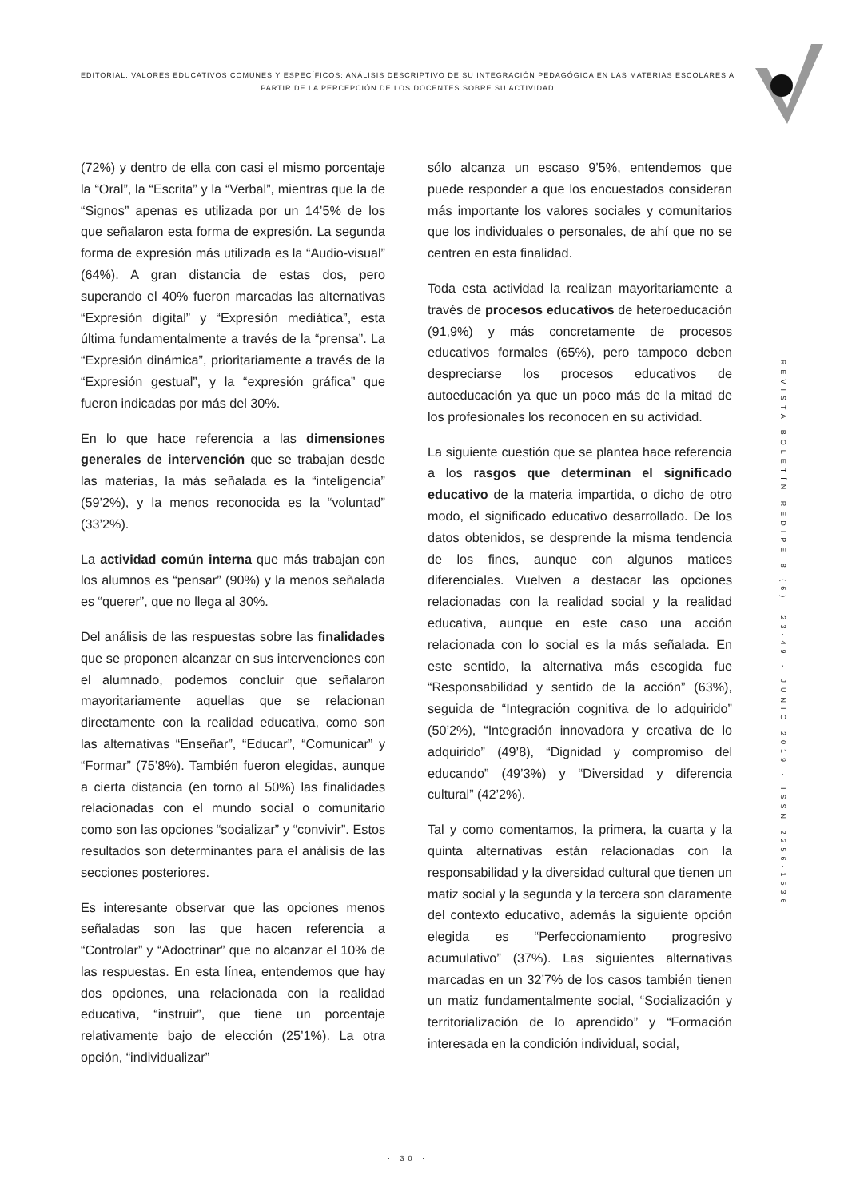EDITORIAL. VALORES EDUCATIVOS COMUNES Y ESPECÍFICOS: ANÁLISIS DESCRIPTIVO DE SU INTEGRACIÓN PEDAGÓGICA EN LAS MATERIAS ESCOLARES A PARTIR DE LA PERCEPCIÓN DE LOS DOCENTES SOBRE SU ACTIVIDAD
(72%) y dentro de ella con casi el mismo porcentaje la “Oral”, la “Escrita” y la “Verbal”, mientras que la de “Signos” apenas es utilizada por un 14’5% de los que señalaron esta forma de expresión. La segunda forma de expresión más utilizada es la “Audio-visual” (64%). A gran distancia de estas dos, pero superando el 40% fueron marcadas las alternativas “Expresión digital” y “Expresión mediática”, esta última fundamentalmente a través de la “prensa”. La “Expresión dinámica”, prioritariamente a través de la “Expresión gestual”, y la “expresión gráfica” que fueron indicadas por más del 30%.
En lo que hace referencia a las dimensiones generales de intervención que se trabajan desde las materias, la más señalada es la “inteligencia” (59’2%), y la menos reconocida es la “voluntad” (33’2%).
La actividad común interna que más trabajan con los alumnos es “pensar” (90%) y la menos señalada es “querer”, que no llega al 30%.
Del análisis de las respuestas sobre las finalidades que se proponen alcanzar en sus intervenciones con el alumnado, podemos concluir que señalaron mayoritariamente aquellas que se relacionan directamente con la realidad educativa, como son las alternativas “Enseñar”, “Educar”, “Comunicar” y “Formar” (75’8%). También fueron elegidas, aunque a cierta distancia (en torno al 50%) las finalidades relacionadas con el mundo social o comunitario como son las opciones “socializar” y “convivir”. Estos resultados son determinantes para el análisis de las secciones posteriores.
Es interesante observar que las opciones menos señaladas son las que hacen referencia a “Controlar” y “Adoctrinar” que no alcanzar el 10% de las respuestas. En esta línea, entendemos que hay dos opciones, una relacionada con la realidad educativa, “instruir”, que tiene un porcentaje relativamente bajo de elección (25’1%). La otra opción, “individualizar”
sólo alcanza un escaso 9’5%, entendemos que puede responder a que los encuestados consideran más importante los valores sociales y comunitarios que los individuales o personales, de ahí que no se centren en esta finalidad.
Toda esta actividad la realizan mayoritariamente a través de procesos educativos de heteroeducación (91,9%) y más concretamente de procesos educativos formales (65%), pero tampoco deben despreciarse los procesos educativos de autoeducación ya que un poco más de la mitad de los profesionales los reconocen en su actividad.
La siguiente cuestión que se plantea hace referencia a los rasgos que determinan el significado educativo de la materia impartida, o dicho de otro modo, el significado educativo desarrollado. De los datos obtenidos, se desprende la misma tendencia de los fines, aunque con algunos matices diferenciales. Vuelven a destacar las opciones relacionadas con la realidad social y la realidad educativa, aunque en este caso una acción relacionada con lo social es la más señalada. En este sentido, la alternativa más escogida fue “Responsabilidad y sentido de la acción” (63%), seguida de “Integración cognitiva de lo adquirido” (50’2%), “Integración innovadora y creativa de lo adquirido” (49’8), “Dignidad y compromiso del educando” (49’3%) y “Diversidad y diferencia cultural” (42’2%).
Tal y como comentamos, la primera, la cuarta y la quinta alternativas están relacionadas con la responsabilidad y la diversidad cultural que tienen un matiz social y la segunda y la tercera son claramente del contexto educativo, además la siguiente opción elegida es “Perfeccionamiento progresivo acumulativo” (37%). Las siguientes alternativas marcadas en un 32’7% de los casos también tienen un matiz fundamentalmente social, “Socialización y territorialización de lo aprendido” y “Formación interesada en la condición individual, social,
REVISTA BOLETÍN REDIPE 8 (6): 23-49 - JUNIO 2019 - ISSN 2256-1536
· 30 ·